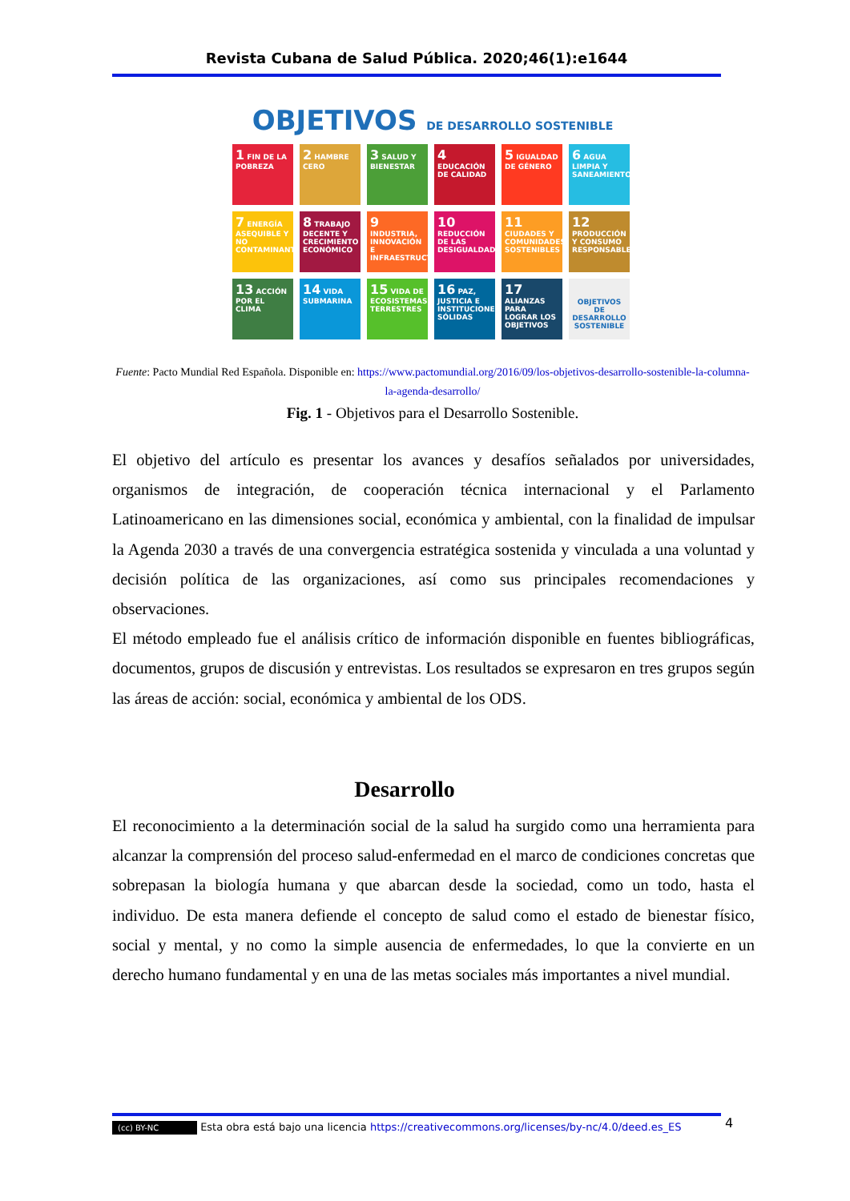Revista Cubana de Salud Pública. 2020;46(1):e1644
OBJETIVOS DE DESARROLLO SOSTENIBLE
1 FIN DE LA POBREZA
2 HAMBRE CERO
3 SALUD Y BIENESTAR
4 EDUCACIÓN DE CALIDAD
5 IGUALDAD DE GÉNERO
6 AGUA LIMPIA Y SANEAMIENTO
7 ENERGÍA ASEQUIBLE Y NO CONTAMINANTE
8 TRABAJO DECENTE Y CRECIMIENTO ECONÓMICO
9 INDUSTRIA, INNOVACIÓN E INFRAESTRUCTURA
10 REDUCCIÓN DE LAS DESIGUALDADES
11 CIUDADES Y COMUNIDADES SOSTENIBLES
12 PRODUCCIÓN Y CONSUMO RESPONSABLES
13 ACCIÓN POR EL CLIMA
14 VIDA SUBMARINA
15 VIDA DE ECOSISTEMAS TERRESTRES
16 PAZ, JUSTICIA E INSTITUCIONES SÓLIDAS
17 ALIANZAS PARA LOGRAR LOS OBJETIVOS
OBJETIVOS DE DESARROLLO SOSTENIBLE
Fuente: Pacto Mundial Red Española. Disponible en: https://www.pactomundial.org/2016/09/los-objetivos-desarrollo-sostenible-la-columna-la-agenda-desarrollo/
Fig. 1 - Objetivos para el Desarrollo Sostenible.
El objetivo del artículo es presentar los avances y desafíos señalados por universidades, organismos de integración, de cooperación técnica internacional y el Parlamento Latinoamericano en las dimensiones social, económica y ambiental, con la finalidad de impulsar la Agenda 2030 a través de una convergencia estratégica sostenida y vinculada a una voluntad y decisión política de las organizaciones, así como sus principales recomendaciones y observaciones.
El método empleado fue el análisis crítico de información disponible en fuentes bibliográficas, documentos, grupos de discusión y entrevistas. Los resultados se expresaron en tres grupos según las áreas de acción: social, económica y ambiental de los ODS.
Desarrollo
El reconocimiento a la determinación social de la salud ha surgido como una herramienta para alcanzar la comprensión del proceso salud-enfermedad en el marco de condiciones concretas que sobrepasan la biología humana y que abarcan desde la sociedad, como un todo, hasta el individuo. De esta manera defiende el concepto de salud como el estado de bienestar físico, social y mental, y no como la simple ausencia de enfermedades, lo que la convierte en un derecho humano fundamental y en una de las metas sociales más importantes a nivel mundial.
4
(cc) BY-NC Esta obra está bajo una licencia https://creativecommons.org/licenses/by-nc/4.0/deed.es_ES